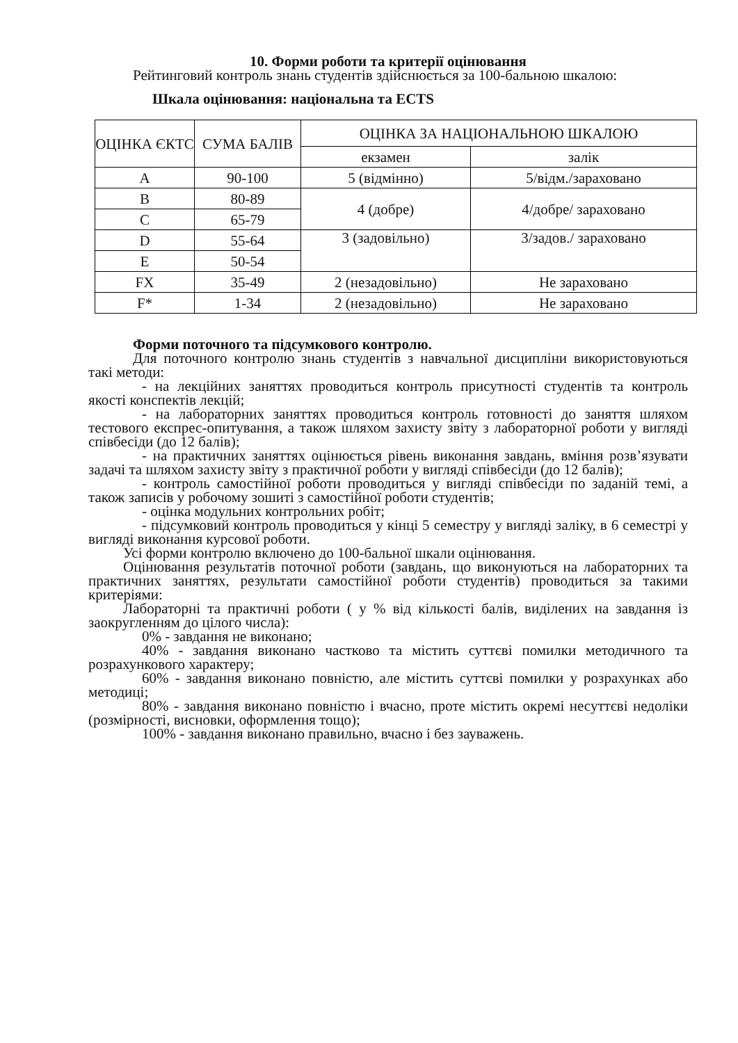10. Форми роботи та критерії оцінювання
Рейтинговий контроль знань студентів здійснюється за 100-бальною шкалою:
Шкала оцінювання: національна та ECTS
| ОЦІНКА ЄКТС | СУМА БАЛІВ | ОЦІНКА ЗА НАЦІОНАЛЬНОЮ ШКАЛОЮ | |
| | | екзамен | залік |
| A | 90-100 | 5 (відмінно) | 5/відм./зараховано |
| B | 80-89 | 4 (добре) | 4/добре/ зараховано |
| C | 65-79 | | |
| D | 55-64 | 3 (задовільно) | 3/задов./ зараховано |
| E | 50-54 | | |
| FX | 35-49 | 2 (незадовільно) | Не зараховано |
| F* | 1-34 | 2 (незадовільно) | Не зараховано |
Форми поточного та підсумкового контролю.
Для поточного контролю знань студентів з навчальної дисципліни використовуються такі методи:
- на лекційних заняттях проводиться контроль присутності студентів та контроль якості конспектів лекцій;
- на лабораторних заняттях проводиться контроль готовності до заняття шляхом тестового експрес-опитування, а також шляхом захисту звіту з лабораторної роботи у вигляді співбесіди (до 12 балів);
- на практичних заняттях оцінюється рівень виконання завдань, вміння розв’язувати задачі та шляхом захисту звіту з практичної роботи у вигляді співбесіди (до 12 балів);
- контроль самостійної роботи проводиться у вигляді співбесіди по заданій темі, а також записів у робочому зошиті з самостійної роботи студентів;
- оцінка модульних контрольних робіт;
- підсумковий контроль проводиться у кінці 5 семестру у вигляді заліку, в 6 семестрі у вигляді виконання курсової роботи.
Усі форми контролю включено до 100-бальної шкали оцінювання.
Оцінювання результатів поточної роботи (завдань, що виконуються на лабораторних та практичних заняттях, результати самостійної роботи студентів) проводиться за такими критеріями:
Лабораторні та практичні роботи ( у % від кількості балів, виділених на завдання із заокругленням до цілого числа):
0% - завдання не виконано;
40% - завдання виконано частково та містить суттєві помилки методичного та розрахункового характеру;
60% - завдання виконано повністю, але містить суттєві помилки у розрахунках або методиці;
80% - завдання виконано повністю і вчасно, проте містить окремі несуттєві недоліки (розмірності, висновки, оформлення тощо);
100% - завдання виконано правильно, вчасно і без зауважень.